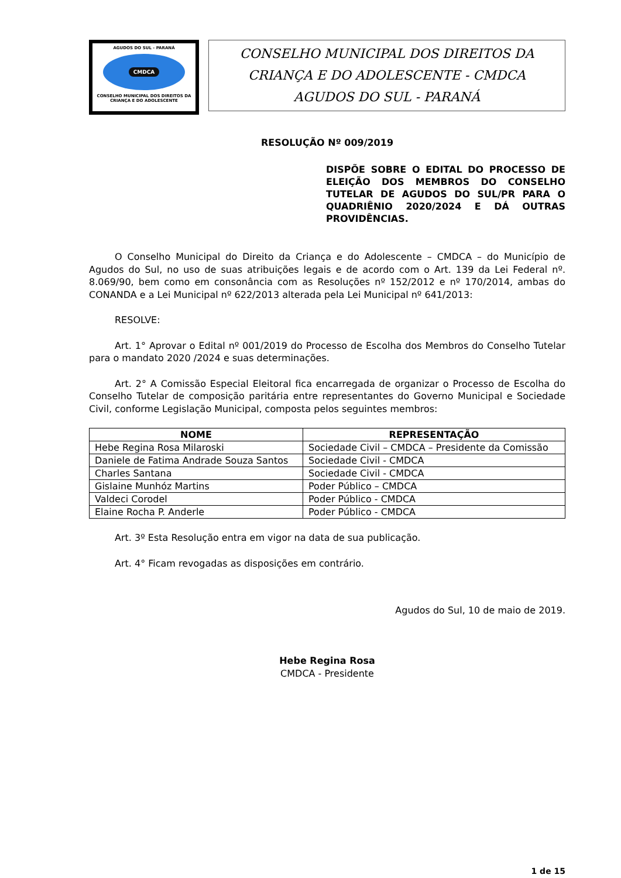AGUDOS DO SUL - PARANÁ
CMDCA
CONSELHO MUNICIPAL DOS DIREITOS DA CRIANÇA E DO ADOLESCENTE
CONSELHO MUNICIPAL DOS DIREITOS DA
CRIANÇA E DO ADOLESCENTE - CMDCA
AGUDOS DO SUL - PARANÁ
RESOLUÇÃO Nº 009/2019
DISPÕE SOBRE O EDITAL DO PROCESSO DE ELEIÇÃO DOS MEMBROS DO CONSELHO TUTELAR DE AGUDOS DO SUL/PR PARA O QUADRIÊNIO 2020/2024 E DÁ OUTRAS PROVIDÊNCIAS.
O Conselho Municipal do Direito da Criança e do Adolescente – CMDCA – do Município de Agudos do Sul, no uso de suas atribuições legais e de acordo com o Art. 139 da Lei Federal nº. 8.069/90, bem como em consonância com as Resoluções nº 152/2012 e nº 170/2014, ambas do CONANDA e a Lei Municipal nº 622/2013 alterada pela Lei Municipal nº 641/2013:
RESOLVE:
Art. 1° Aprovar o Edital nº 001/2019 do Processo de Escolha dos Membros do Conselho Tutelar para o mandato 2020 /2024 e suas determinações.
Art. 2° A Comissão Especial Eleitoral fica encarregada de organizar o Processo de Escolha do Conselho Tutelar de composição paritária entre representantes do Governo Municipal e Sociedade Civil, conforme Legislação Municipal, composta pelos seguintes membros:
| NOME | REPRESENTAÇÃO |
| --- | --- |
| Hebe Regina Rosa Milaroski | Sociedade Civil – CMDCA – Presidente da Comissão |
| Daniele de Fatima Andrade Souza Santos | Sociedade Civil - CMDCA |
| Charles Santana | Sociedade Civil - CMDCA |
| Gislaine Munhóz Martins | Poder Público – CMDCA |
| Valdeci Corodel | Poder Público - CMDCA |
| Elaine Rocha P. Anderle | Poder Público - CMDCA |
Art. 3º Esta Resolução entra em vigor na data de sua publicação.
Art. 4° Ficam revogadas as disposições em contrário.
Agudos do Sul, 10 de maio de 2019.
Hebe Regina Rosa
CMDCA - Presidente
1 de 15